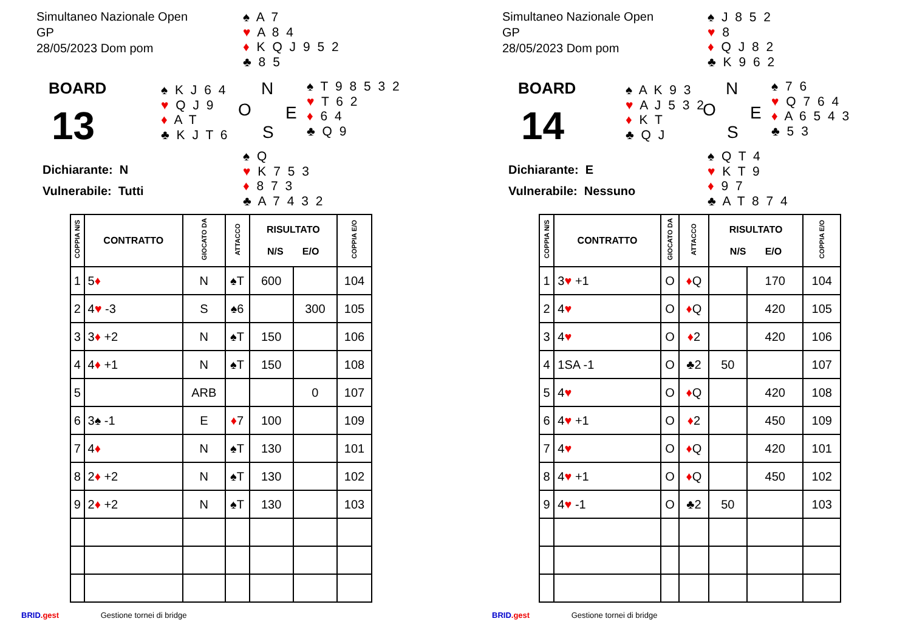Simultaneo Nazionale Open
GP
28/05/2023 Dom pom
♠ A 7
♥ A 8 4
♦ K Q J 9 5 2
♣ 8 5
BOARD
13
♠ K J 6 4
♥ Q J 9
♦ A T
♣ K J T 6
N
O E
S
♠ T 9 8 5 3 2
♥ T 6 2
♦ 6 4
♣ Q 9
♠ Q
♥ K 7 5 3
♦ 8 7 3
♣ A 7 4 3 2
Dichiarante: N
Vulnerabile: Tutti
| COPPIA N/S | CONTRATTO | GIOCATO DA | ATTACCO | RISULTATO N/S E/O | | COPPIA E/O |
| --- | --- | --- | --- | --- | --- | --- |
| 1 | 5 ♦ | N | ♠T | 600 | | 104 |
| 2 | 4 ♥ -3 | S | ♠6 | | 300 | 105 |
| 3 | 3 ♦ +2 | N | ♠T | 150 | | 106 |
| 4 | 4 ♦ +1 | N | ♠T | 150 | | 108 |
| 5 | | ARB | | | 0 | 107 |
| 6 | 3♠ -1 | E | ♦ 7 | 100 | | 109 |
| 7 | 4 ♦ | N | ♠T | 130 | | 101 |
| 8 | 2 ♦ +2 | N | ♠T | 130 | | 102 |
| 9 | 2 ♦ +2 | N | ♠T | 130 | | 103 |
BRID.gest Gestione tornei di bridge
Simultaneo Nazionale Open
GP
28/05/2023 Dom pom
♠ J 8 5 2
♥ 8
♦ Q J 8 2
♣ K 9 6 2
BOARD
14
♠ A K 9 3
♥ A J 5 3 2
♦ K T
♣ Q J
N
O E
S
♠ 7 6
♥ Q 7 6 4
♦ A 6 5 4 3
♣ 5 3
♠ Q T 4
♥ K T 9
♦ 9 7
♣ A T 8 7 4
Dichiarante: E
Vulnerabile: Nessuno
| COPPIA N/S | CONTRATTO | GIOCATO DA | ATTACCO | RISULTATO N/S E/O | | COPPIA E/O |
| --- | --- | --- | --- | --- | --- | --- |
| 1 | 3 ♥ +1 | O | ♦ Q | | 170 | 104 |
| 2 | 4 ♥ | O | ♦ Q | | 420 | 105 |
| 3 | 4 ♥ | O | ♦ 2 | | 420 | 106 |
| 4 | 1SA -1 | O | ♣2 | 50 | | 107 |
| 5 | 4 ♥ | O | ♦ Q | | 420 | 108 |
| 6 | 4 ♥ +1 | O | ♦ 2 | | 450 | 109 |
| 7 | 4 ♥ | O | ♦ Q | | 420 | 101 |
| 8 | 4 ♥ +1 | O | ♦ Q | | 450 | 102 |
| 9 | 4 ♥ -1 | O | ♣2 | 50 | | 103 |
BRID.gest Gestione tornei di bridge